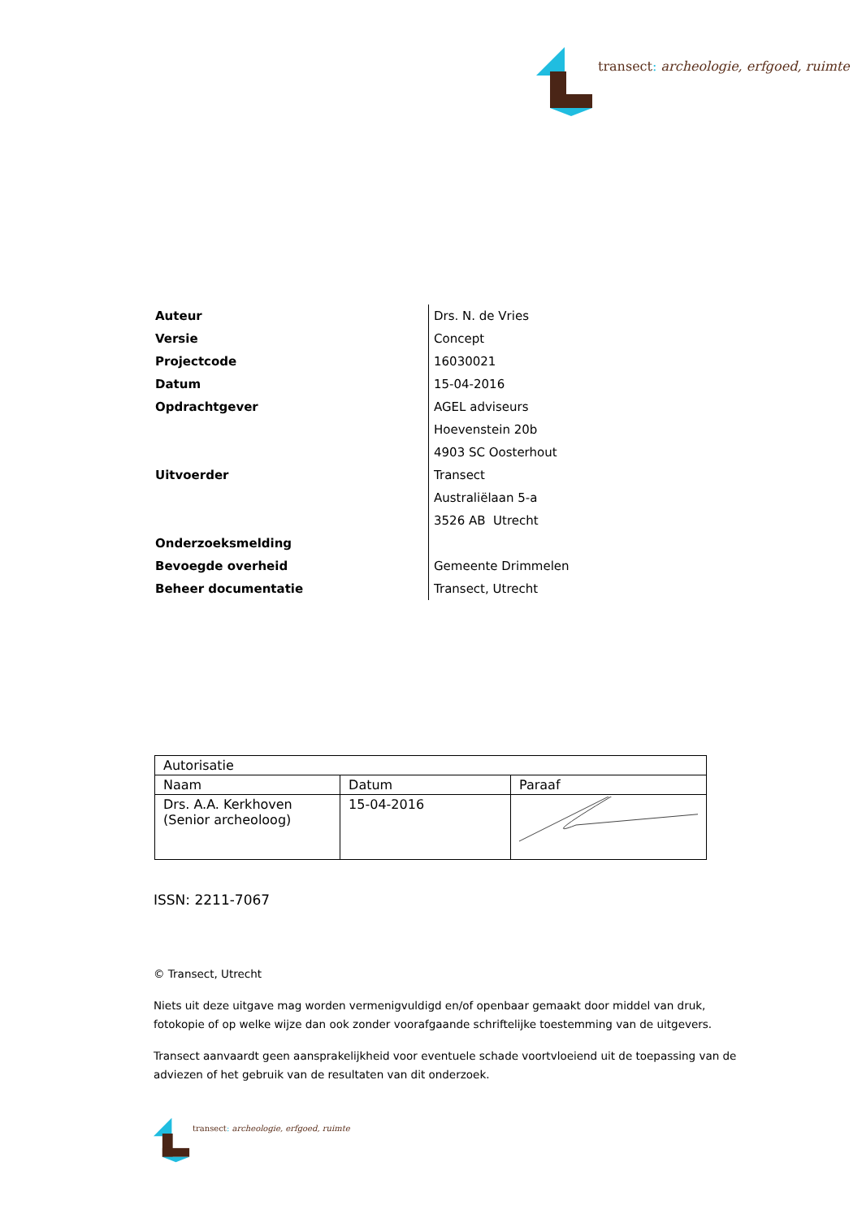transect: archeologie, erfgoed, ruimte
| Auteur | Drs. N. de Vries |
| Versie | Concept |
| Projectcode | 16030021 |
| Datum | 15-04-2016 |
| Opdrachtgever | AGEL adviseurs |
| | Hoevenstein 20b |
| | 4903 SC Oosterhout |
| Uitvoerder | Transect |
| | Australiëlaan 5-a |
| | 3526 AB Utrecht |
| Onderzoeksmelding | |
| Bevoegde overheid | Gemeente Drimmelen |
| Beheer documentatie | Transect, Utrecht |
| Autorisatie | | |
| --- | --- | --- |
| Naam | Datum | Paraaf |
| Drs. A.A. Kerkhoven (Senior archeoloog) | 15-04-2016 | |
ISSN: 2211-7067
© Transect, Utrecht
Niets uit deze uitgave mag worden vermenigvuldigd en/of openbaar gemaakt door middel van druk, fotokopie of op welke wijze dan ook zonder voorafgaande schriftelijke toestemming van de uitgevers.
Transect aanvaardt geen aansprakelijkheid voor eventuele schade voortvloeiend uit de toepassing van de adviezen of het gebruik van de resultaten van dit onderzoek.
transect: archeologie, erfgoed, ruimte